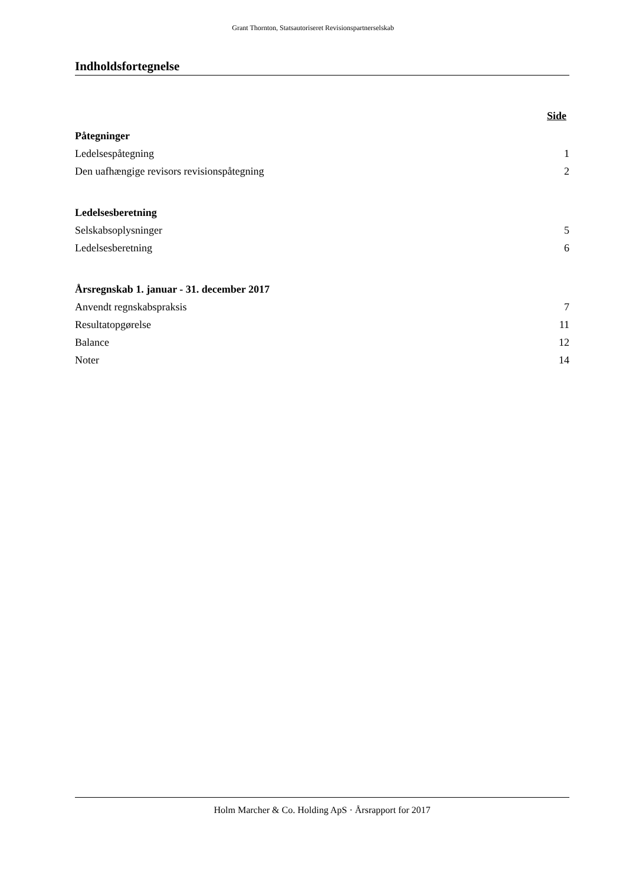Grant Thornton, Statsautoriseret Revisionspartnerselskab
Indholdsfortegnelse
Side
Påtegninger
Ledelsespåtegning 1
Den uafhængige revisors revisionspåtegning 2
Ledelsesberetning
Selskabsoplysninger 5
Ledelsesberetning 6
Årsregnskab 1. januar - 31. december 2017
Anvendt regnskabspraksis 7
Resultatopgørelse 11
Balance 12
Noter 14
Holm Marcher & Co. Holding ApS · Årsrapport for 2017